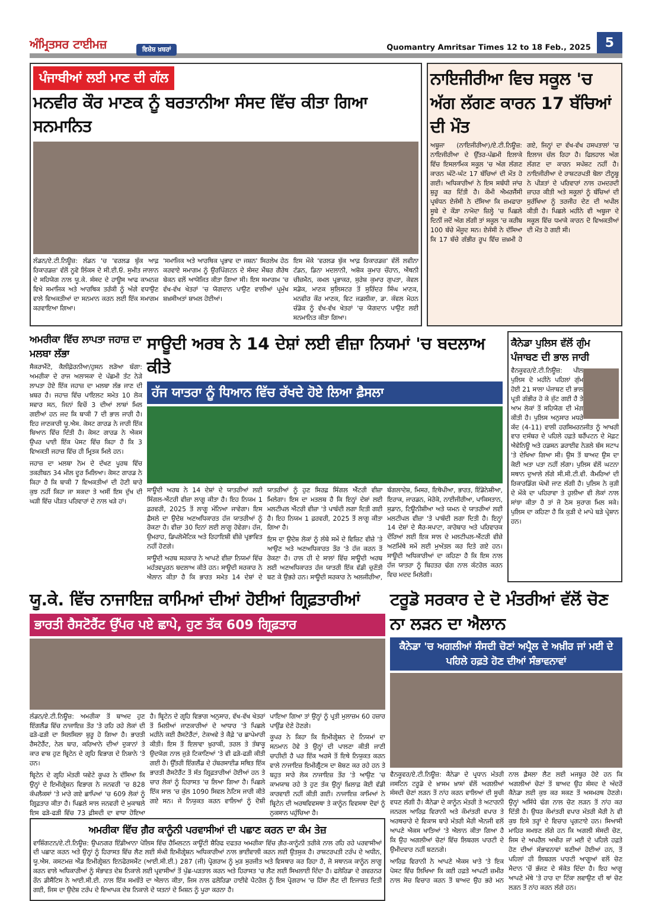ਅੰਮ੍ਰਿਤਸਰ ਟਾਈਮਜ਼
ਵਿਸ਼ੇਸ਼ ਖ਼ਬਰਾਂ
Quomantry Amritsar Times 12 to 18 Feb., 2025
5
ਪੰਜਾਬੀਆਂ ਲਈ ਮਾਣ ਦੀ ਗੱਲ
ਮਨਵੀਰ ਕੌਰ ਮਾਣਕ ਨੂੰ ਬਰਤਾਨੀਆ ਸੰਸਦ ਵਿੱਚ ਕੀਤਾ ਗਿਆ ਸਨਮਾਨਿਤ
ਲੰਡਨ/ਏ.ਟੀ.ਨਿਊਜ਼: ਲੰਡਨ 'ਚ 'ਵਰਲਡ ਬੁੱਕ ਆਫ਼ ਰਿਕਾਰਡਜ਼' ਵੱਲੋਂ ਨੂਵੋ ਲਿੰਕਸ ਦੇ ਸੀ.ਈ.ਓ. ਸੁਮੀਤ ਜਾਲਾਨ ਦੇ ਸਹਿਯੋਗ ਨਾਲ ਯੂ.ਕੇ. ਸੰਸਦ ਦੇ ਹਾਊਸ ਆਫ ਕਾਮਨਜ਼ ਵਿਖੇ ਸਮਾਜਿਕ ਅਤੇ ਆਰਥਿਕ ਤਰੱਕੀ ਨੂੰ ਅੱਗੇ ਵਧਾਉਣ ਵਾਲੇ ਵਿਅਕਤੀਆਂ ਦਾ ਸਨਮਾਨ ਕਰਨ ਲਈ ਇੱਕ ਸਮਾਗਮ ਕਰਵਾਇਆ ਗਿਆ।
'ਸਮਾਜਿਕ ਅਤੇ ਆਰਥਿਕ ਪ੍ਰਭਾਵ ਦਾ ਜਸ਼ਨ' ਸਿਰਲੇਖ ਹੇਠ ਕਰਵਾਏ ਸਮਾਗਮ ਨੂੰ ਉਰਪਿੰਗਟਨ ਦੇ ਸੰਸਦ ਮੈਂਬਰ ਗੈਰੇਥ ਬੇਕਨ ਵਲੋਂ ਆਯੋਜਿਤ ਕੀਤਾ ਗਿਆ ਸੀ। ਇਸ ਸਮਾਗਮ 'ਚ ਵੱਖ-ਵੱਖ ਖੇਤਰਾਂ 'ਚ ਯੋਗਦਾਨ ਪਾਉਣ ਵਾਲੀਆਂ ਪ੍ਰਮੁੱਖ ਸ਼ਖ਼ਸੀਅਤਾਂ ਸ਼ਾਮਲ ਹੋਈਆਂ।
ਇਸ ਮੌਕੇ 'ਵਰਲਡ ਬੁੱਕ ਆਫ਼ ਰਿਕਾਰਡਜ਼' ਵੱਲੋਂ ਲਵੀਨਾ ਟੰਡਨ, ਡਿਨਾ ਮਦਲਾਨੀ, ਅਸ਼ੋਕ ਕੁਮਾਰ ਚੌਹਾਨ, ਐਂਥਨੀ ਚੀਜ਼ਮੈਨ, ਕਮਲ ਪ੍ਰਭਾਕਰ, ਸੁਰੇਸ਼ ਕੁਮਾਰ ਗੁਪਤਾ, ਕੇਵਲ ਸਡੋਕ, ਮਾਣਕ ਸੁਲਿਸਟਰ ਤੋਂ ਸੁਰਿੰਦਰ ਸਿੰਘ ਮਾਣਕ, ਮਨਵੀਰ ਕੌਰ ਮਾਣਕ, ਵਿਟ ਜਡਲੀਕਾ, ਡਾ. ਕੰਵਲ ਮੋਹਨ ਚੰਡੋਕ ਨੂੰ ਵੱਖ-ਵੱਖ ਖੇਤਰਾਂ 'ਚ ਯੋਗਦਾਨ ਪਾਉਣ ਲਈ ਸਨਮਾਨਿਤ ਕੀਤਾ ਗਿਆ।
ਨਾਇਜੀਰੀਆ ਵਿਚ ਸਕੂਲ 'ਚ ਅੱਗ ਲੱਗਣ ਕਾਰਨ 17 ਬੱਚਿਆਂ ਦੀ ਮੌਤ
ਅਬੂਜਾ (ਨਾਇਜੀਰੀਆ)/ਏ.ਟੀ.ਨਿਊਜ਼: ਨਾਇਜੀਰੀਆ ਦੇ ਉੱਤਰ-ਪੱਛਮੀ ਇਲਾਕੇ ਵਿੱਚ ਇਸਲਾਮਿਕ ਸਕੂਲ 'ਚ ਅੱਗ ਲੱਗਣ ਕਾਰਨ ਘੱਟੋ-ਘੱਟ 17 ਬੱਚਿਆਂ ਦੀ ਮੌਤ ਹੋ ਗਈ। ਅਧਿਕਾਰੀਆਂ ਨੇ ਇਸ ਸਬੰਧੀ ਜਾਂਚ ਸ਼ੁਰੂ ਕਰ ਦਿੱਤੀ ਹੈ। ਕੌਮੀ ਐਮਰਜੈਂਸੀ ਪ੍ਰਬੰਧਨ ਏਜੰਸੀ ਨੇ ਦੱਸਿਆ ਕਿ ਜ਼ਮਫਾਰਾ ਸੂਬੇ ਦੇ ਕੌੜਾ ਨਾਮੋਦਾ ਜ਼ਿਲ੍ਹੇ 'ਚ ਪਿਛਲੇ ਦਿਨੀਂ ਜਦੋਂ ਅੱਗ ਲੱਗੀ ਤਾਂ ਸਕੂਲ 'ਚ ਕਰੀਬ 100 ਬੱਚੇ ਮੌਜੂਦ ਸਨ। ਏਜੰਸੀ ਨੇ ਦੱਸਿਆ ਕਿ 17 ਬੱਚੇ ਗੰਭੀਰ ਰੂਪ ਵਿੱਚ ਜ਼ਖ਼ਮੀ ਹੋ ਗਏ, ਜਿਨ੍ਹਾਂ ਦਾ ਵੱਖ-ਵੱਖ ਹਸਪਤਾਲਾਂ 'ਚ ਇਲਾਜ ਚੱਲ ਰਿਹਾ ਹੈ। ਫਿਲਹਾਲ ਅੱਗ ਲੱਗਣ ਦਾ ਕਾਰਨ ਸਪੱਸ਼ਟ ਨਹੀਂ ਹੈ। ਨਾਇਜੀਰੀਆ ਦੇ ਰਾਸ਼ਟਰਪਤੀ ਬੋਲਾ ਟੀਨੂਬੂ ਨੇ ਪੀੜਤਾਂ ਦੇ ਪਰਿਵਾਰਾਂ ਨਾਲ ਹਮਦਰਦੀ ਜ਼ਾਹਰ ਕੀਤੀ ਅਤੇ ਸਕੂਲਾਂ ਨੂੰ ਬੱਚਿਆਂ ਦੀ ਸੁਰੱਖਿਆ ਨੂੰ ਤਰਜੀਹ ਦੇਣ ਦੀ ਅਪੀਲ ਕੀਤੀ ਹੈ। ਪਿਛਲੇ ਮਹੀਨੇ ਵੀ ਅਬੂਜਾ ਦੇ ਸਕੂਲ ਵਿੱਚ ਧਮਾਕੇ ਕਾਰਨ ਦੋ ਵਿਅਕਤੀਆਂ ਦੀ ਮੌਤ ਹੋ ਗਈ ਸੀ।
ਅਮਰੀਕਾ ਵਿੱਚ ਲਾਪਤਾ ਜਹਾਜ਼ ਦਾ ਮਲਬਾ ਲੱਭਾ
ਸੈਕਰਾਮੈਂਟੋ, ਕੈਲੀਫ਼ੋਰਨੀਆ/ਹੁਸਨ ਲੜੋਆ ਬੰਗਾ: ਅਮਰੀਕਾ ਦੇ ਰਾਜ ਅਲਾਸਕਾ ਦੇ ਪੱਛਮੀ ਤੱਟ ਨੇੜੇ ਲਾਪਤਾ ਹੋਏ ਇੱਕ ਜਹਾਜ਼ ਦਾ ਮਲਬਾ ਲੱਭ ਜਾਣ ਦੀ ਖ਼ਬਰ ਹੈ। ਜਹਾਜ਼ ਵਿੱਚ ਪਾਇਲਟ ਸਮੇਤ 10 ਲੋਕ ਸਵਾਰ ਸਨ, ਜਿਨਾਂ ਵਿਚੋਂ 3 ਦੀਆਂ ਲਾਸ਼ਾਂ ਮਿਲ ਗਈਆਂ ਹਨ ਜਦ ਕਿ ਬਾਕੀ 7 ਦੀ ਭਾਲ ਜਾਰੀ ਹੈ। ਇਹ ਜਾਣਕਾਰੀ ਯੂ.ਐਸ. ਕੋਸਟ ਗਾਰਡ ਨੇ ਜਾਰੀ ਇੱਕ ਬਿਆਨ ਵਿੱਚ ਦਿੱਤੀ ਹੈ। ਕੋਸਟ ਗਾਰਡ ਨੇ ਐਕਸ ਉਪਰ ਪਾਈ ਇੱਕ ਪੋਸਟ ਵਿੱਚ ਕਿਹਾ ਹੈ ਕਿ 3 ਵਿਅਕਤੀ ਜਹਾਜ਼ ਵਿੱਚ ਹੀ ਮ੍ਰਿਤਕ ਮਿਲੇ ਹਨ।
ਜਹਾਜ਼ ਦਾ ਮਲਬਾ ਨੋਮ ਦੇ ਦੱਖਣ ਪੂਰਬ ਵਿੱਚ ਤਕਰੀਬਨ 34 ਮੀਲ ਦੂਰ ਮਿਲਿਆ। ਕੋਸਟ ਗਾਰਡ ਨੇ ਕਿਹਾ ਹੈ ਕਿ ਬਾਕੀ 7 ਵਿਅਕਤੀਆਂ ਦੀ ਹੋਣੀ ਬਾਰੇ ਕੁਝ ਨਹੀਂ ਕਿਹਾ ਜਾ ਸਕਦਾ ਤੇ ਅਸੀਂ ਇਸ ਦੁੱਖ ਦੀ ਘੜੀ ਵਿੱਚ ਪੀੜਤ ਪਰਿਵਾਰਾਂ ਦੇ ਨਾਲ ਖੜੇ ਹਾਂ।
ਸਾਊਦੀ ਅਰਬ ਨੇ 14 ਦੇਸ਼ਾਂ ਲਈ ਵੀਜ਼ਾ ਨਿਯਮਾਂ 'ਚ ਬਦਲਾਅ ਕੀਤੇ
ਹੱਜ ਯਾਤਰਾ ਨੂੰ ਧਿਆਨ ਵਿੱਚ ਰੱਖਦੇ ਹੋਏ ਲਿਆ ਫ਼ੈਸਲਾ
ਸਾਊਦੀ ਅਰਬ ਨੇ 14 ਦੇਸ਼ਾਂ ਦੇ ਯਾਤਰੀਆਂ ਲਈ ਸਿੰਗਲ-ਐਂਟਰੀ ਵੀਜ਼ਾ ਲਾਗੂ ਕੀਤਾ ਹੈ। ਇਹ ਨਿਯਮ 1 ਫ਼ਰਵਰੀ, 2025 ਤੋਂ ਲਾਗੂ ਮੰਨਿਆ ਜਾਵੇਗਾ। ਇਸ ਫ਼ੈਸਲੇ ਦਾ ਉਦੇਸ਼ ਅਣਅਧਿਕਾਰਤ ਹੱਜ ਯਾਤਰੀਆਂ ਨੂੰ ਰੋਕਣਾ ਹੈ। ਵੀਜ਼ਾ 30 ਦਿਨਾਂ ਲਈ ਲਾਗੂ ਹੋਵੇਗਾ। ਹੱਜ, ਉਮਰਾਹ, ਡਿਪਲੋਮੈਟਿਕ ਅਤੇ ਰਿਹਾਇਸ਼ੀ ਵੀਜ਼ੇ ਪ੍ਰਭਾਵਿਤ ਨਹੀਂ ਹੋਣਗੇ।
ਸਾਊਦੀ ਅਰਬ ਸਰਕਾਰ ਨੇ ਆਪਣੇ ਵੀਜ਼ਾ ਨਿਯਮਾਂ ਵਿੱਚ ਮਹੱਤਵਪੂਰਨ ਬਦਲਾਅ ਕੀਤੇ ਹਨ। ਸਾਊਦੀ ਸਰਕਾਰ ਨੇ ਐਲਾਨ ਕੀਤਾ ਹੈ ਕਿ ਭਾਰਤ ਸਮੇਤ 14 ਦੇਸ਼ਾਂ ਦੇ ਯਾਤਰੀਆਂ ਨੂੰ ਹੁਣ ਸਿਰਫ਼ ਸਿੰਗਲ ਐਂਟਰੀ ਵੀਜ਼ਾ ਮਿਲੇਗਾ। ਇਸ ਦਾ ਮਤਲਬ ਹੈ ਕਿ ਇਨ੍ਹਾਂ ਦੇਸ਼ਾਂ ਲਈ ਮਲਟੀਪਲ ਐਂਟਰੀ ਵੀਜ਼ਾ 'ਤੇ ਪਾਬੰਦੀ ਲਗਾ ਦਿਤੀ ਗਈ ਹੈ। ਇਹ ਨਿਯਮ 1 ਫ਼ਰਵਰੀ, 2025 ਤੋਂ ਲਾਗੂ ਕੀਤਾ ਗਿਆ ਹੈ।
ਇਸ ਦਾ ਉਦੇਸ਼ ਲੋਕਾਂ ਨੂੰ ਲੰਬੇ ਸਮੇਂ ਦੇ ਵਿਜ਼ਿਟ ਵੀਜ਼ੇ 'ਤੇ ਆਉਣ ਅਤੇ ਅਣਅਧਿਕਾਰਤ ਤੌਰ 'ਤੇ ਹੱਜ ਕਰਨ ਤੋਂ ਰੋਕਣਾ ਹੈ। ਹਾਲ ਹੀ ਦੇ ਸਾਲਾਂ ਵਿੱਚ ਸਾਊਦੀ ਅਰਬ ਲਈ ਅਣਅਧਿਕਾਰਤ ਹੱਜ ਯਾਤਰੀ ਇੱਕ ਵੱਡੀ ਚੁਣੌਤੀ ਬਣ ਕੇ ਉਭਰੇ ਹਨ। ਸਾਊਦੀ ਸਰਕਾਰ ਨੇ ਅਲਜੀਰੀਆ, ਬੰਗਲਾਦੇਸ਼, ਮਿਸਰ, ਇਥੋਪੀਆ, ਭਾਰਤ, ਇੰਡੋਨੇਸ਼ੀਆ, ਇਰਾਕ, ਜਾਰਡਨ, ਮੋਰੋਕੋ, ਨਾਈਜੀਰੀਆ, ਪਾਕਿਸਤਾਨ, ਸੁਡਾਨ, ਟਿਊਨੀਸ਼ੀਆ ਅਤੇ ਯਮਨ ਦੇ ਯਾਤਰੀਆਂ ਲਈ ਮਲਟੀਪਲ ਵੀਜ਼ਾ 'ਤੇ ਪਾਬੰਦੀ ਲਗਾ ਦਿਤੀ ਹੈ। ਇਨ੍ਹਾਂ 14 ਦੇਸ਼ਾਂ ਦੇ ਸੈਰ-ਸਪਾਟਾ, ਕਾਰੋਬਾਰ ਅਤੇ ਪਰਿਵਾਰਕ ਦੌਰਿਆਂ ਲਈ ਇਕ ਸਾਲ ਦੇ ਮਲਟੀਪਲ-ਐਂਟਰੀ ਵੀਜ਼ੇ ਅਣਮਿੱਥੇ ਸਮੇਂ ਲਈ ਮੁਅੱਤਲ ਕਰ ਦਿਤੇ ਗਏ ਹਨ। ਸਾਊਦੀ ਅਧਿਕਾਰੀਆਂ ਦਾ ਕਹਿਣਾ ਹੈ ਕਿ ਇਸ ਨਾਲ ਹੱਜ ਯਾਤਰਾ ਨੂੰ ਬਿਹਤਰ ਢੰਗ ਨਾਲ ਕੰਟਰੋਲ ਕਰਨ ਵਿਚ ਮਦਦ ਮਿਲੇਗੀ।
ਕੈਨੇਡਾ ਪੁਲਿਸ ਵੱਲੋਂ ਗੁੰਮ ਪੰਜਾਬਣ ਦੀ ਭਾਲ ਜਾਰੀ
ਵੈਨਕੂਵਰ/ਏ.ਟੀ.ਨਿਊਜ਼: ਪੀਲ ਪੁਲਿਸ ਦੋ ਮਹੀਨੇ ਪਹਿਲਾਂ ਗੁੰਮ ਹੋਈ 21 ਸਾਲਾ ਪੰਜਾਬਣ ਦੀ ਭਾਲ ਪ੍ਰਤੀ ਗੰਭੀਰ ਹੋ ਕੇ ਜੁੱਟ ਗਈ ਹੈ ਤੇ ਆਮ ਲੋਕਾਂ ਤੋਂ ਸਹਿਯੋਗ ਦੀ ਮੰਗ ਕੀਤੀ ਹੈ। ਪੁਲਿਸ ਅਨੁਸਾਰ ਮਧਰੇ ਕੱਦ (4-11) ਵਾਲੀ ਹਰਸਿਮਰਨਜੀਤ ਨੂੰ ਆਖਰੀ ਵਾਰ ਦਸੰਬਰ ਦੇ ਪਹਿਲੇ ਹਫ਼ਤੇ ਬਰੈਂਪਟਨ ਦੇ ਮੋਫ਼ਟ ਐਵੇਨਿਊ ਅਤੇ ਹਡਸਨ ਡਰਾਈਵ ਨੇੜਲੇ ਬੱਸ ਸਟਾਪ 'ਤੇ ਦੇਖਿਆ ਗਿਆ ਸੀ। ਉਸ ਤੋਂ ਬਾਅਦ ਉਸ ਦਾ ਕੋਈ ਅਤਾ ਪਤਾ ਨਹੀਂ ਲੱਗਾ। ਪੁਲਿਸ ਵੱਲੋਂ ਘਟਨਾ ਸਥਾਨ ਦੁਆਲੇ ਲੱਗੇ ਸੀ.ਸੀ.ਟੀ.ਵੀ. ਕੈਮਰਿਆਂ ਦੀ ਰਿਕਾਰਡਿੰਗ ਘੋਖੀ ਜਾਣ ਲੱਗੀ ਹੈ। ਪੁਲਿਸ ਨੇ ਕੁੜੀ ਦੇ ਮੌਕੇ ਦਾ ਪਹਿਰਾਵਾ ਤੇ ਹੁਲੀਆ ਵੀ ਲੋਕਾਂ ਨਾਲ ਸਾਂਝਾ ਕੀਤਾ ਹੈ ਤਾਂ ਜੋ ਠੋਸ ਸੁਰਾਗ ਮਿਲ ਸਕੇ। ਪੁਲਿਸ ਦਾ ਕਹਿਣਾ ਹੈ ਕਿ ਕੁੜੀ ਦੇ ਮਾਪੇ ਬੜੇ ਪ੍ਰੇਸ਼ਾਨ ਹਨ।
ਯੂ.ਕੇ. ਵਿੱਚ ਨਾਜਾਇਜ਼ ਕਾਮਿਆਂ ਦੀਆਂ ਹੋਈਆਂ ਗ੍ਰਿਫ਼ਤਾਰੀਆਂ
ਭਾਰਤੀ ਰੈਸਟੋਰੈਂਟ ਉੱਪਰ ਪਏ ਛਾਪੇ, ਹੁਣ ਤੱਕ 609 ਗ੍ਰਿਫ਼ਤਾਰ
ਲੰਡਨ/ਏ.ਟੀ.ਨਿਊਜ਼: ਅਮਰੀਕਾ ਤੋਂ ਬਾਅਦ ਹੁਣ ਇੰਗਲੈਂਡ ਵਿੱਚ ਨਾਜਾਇਜ਼ ਤੌਰ 'ਤੇ ਰਹਿ ਰਹੇ ਲੋਕਾਂ ਦੀ ਫੜੋ-ਫੜੀ ਦਾ ਸਿਲਸਿਲਾ ਸ਼ੁਰੂ ਹੋ ਗਿਆ ਹੈ। ਭਾਰਤੀ ਰੈਸਟੋਰੈਂਟ, ਨੇਲ ਬਾਰ, ਕਰਿਆਨੇ ਦੀਆਂ ਦੁਕਾਨਾਂ ਤੇ ਕਾਰ ਵਾਸ਼ ਹੁਣ ਬ੍ਰਿਟੇਨ ਦੇ ਗ੍ਰਹਿ ਵਿਭਾਗ ਦੇ ਨਿਸ਼ਾਨੇ 'ਤੇ ਹਨ।
ਬ੍ਰਿਟੇਨ ਦੇ ਗ੍ਰਹਿ ਮੰਤਰੀ ਯਵੇਟੇ ਕੂਪਰ ਨੇ ਦੱਸਿਆ ਕਿ ਉਨ੍ਹਾਂ ਦੇ ਇਮੀਗ੍ਰੇਸ਼ਨ ਵਿਭਾਗ ਨੇ ਜਨਵਰੀ 'ਚ 828 ਕੰਪਲੈਕਸਾਂ 'ਤੇ ਮਾਰੇ ਗਏ ਛਾਪਿਆਂ 'ਚ 609 ਲੋਕਾਂ ਨੂੰ ਗ੍ਰਿਫ਼ਤਾਰ ਕੀਤਾ ਹੈ। ਪਿਛਲੇ ਸਾਲ ਜਨਵਰੀ ਦੇ ਮੁਕਾਬਲੇ ਇਸ ਫੜੋ-ਫੜੀ ਵਿੱਚ 73 ਫ਼ੀਸਦੀ ਦਾ ਵਾਧਾ ਹੋਇਆ ਹੈ। ਬ੍ਰਿਟੇਨ ਦੇ ਗ੍ਰਹਿ ਵਿਭਾਗ ਅਨੁਸਾਰ, ਵੱਖ-ਵੱਖ ਖੇਤਰਾਂ ਤੋਂ ਮਿਲੀਆਂ ਜਾਣਕਾਰੀਆਂ ਦੇ ਆਧਾਰ 'ਤੇ ਪਿਛਲੇ ਮਹੀਨੇ ਕਈ ਰੈਸਟੋਰੈਂਟਾਂ, ਟੇਕਅਵੇ ਤੇ ਕੈਫ਼ੇ 'ਚ ਛਾਪੇਮਾਰੀ ਕੀਤੀ। ਇਸ ਤੋਂ ਇਲਾਵਾ ਖ਼ੁਰਾਕੀ, ਤਰਲ ਤੇ ਤੰਬਾਕੂ ਉਦਯੋਗ ਨਾਲ ਜੁੜੇ ਟਿਕਾਣਿਆਂ 'ਤੇ ਵੀ ਫੜੋ-ਫੜੀ ਕੀਤੀ ਗਈ ਹੈ। ਉੱਤਰੀ ਇੰਗਲੈਂਡ ਦੇ ਹੰਬਰਸਾਈਡ ਸਥਿਤ ਇੱਕ ਭਾਰਤੀ ਰੈਸਟੋਰੈਂਟ ਤੋਂ ਸੱਤ ਗ੍ਰਿਫ਼ਤਾਰੀਆਂ ਹੋਈਆਂ ਹਨ ਤੇ ਚਾਰ ਲੋਕਾਂ ਨੂੰ ਹਿਰਾਸਤ 'ਚ ਲਿਆ ਗਿਆ ਹੈ। ਪਿਛਲੇ ਇੱਕ ਸਾਲ 'ਚ ਕੁੱਲ 1090 ਸਿਵਲ ਨੋਟਿਸ ਜਾਰੀ ਕੀਤੇ ਗਏ ਸਨ। ਜੇ ਨਿਯੁਕਤ ਕਰਨ ਵਾਲਿਆਂ ਨੂੰ ਦੋਸ਼ੀ ਪਾਇਆ ਗਿਆ ਤਾਂ ਉਨ੍ਹਾਂ ਨੂੰ ਪ੍ਰਤੀ ਮੁਲਾਜ਼ਮ 60 ਹਜ਼ਾਰ ਪਾਉਂਡ ਦੇਣੇ ਹੋਣਗੇ।
ਕੂਪਰ ਨੇ ਕਿਹਾ ਕਿ ਇਮੀਗ੍ਰੇਸ਼ਨ ਦੇ ਨਿਯਮਾਂ ਦਾ ਸਨਮਾਨ ਹੋਵੇ ਤੇ ਉਨ੍ਹਾਂ ਦੀ ਪਾਲਣਾ ਕੀਤੀ ਜਾਣੀ ਚਾਹੀਦੀ ਹੈ ਪਰ ਇੱਕ ਅਰਸੇ ਤੋਂ ਇਥੇ ਨਿਯੁਕਤ ਕਰਨ ਵਾਲੇ ਨਾਜਾਇਜ਼ ਇਮੀਗ੍ਰੈਂਟਸ ਦਾ ਸ਼ੋਸ਼ਣ ਕਰ ਰਹੇ ਹਨ ਤੇ ਬਹੁਤ ਸਾਰੇ ਲੋਕ ਨਾਜਾਇਜ਼ ਤੌਰ 'ਤੇ ਆਉਣ 'ਚ ਕਾਮਯਾਬ ਰਹੇ ਤੇ ਹੁਣ ਤੱਕ ਉਨ੍ਹਾਂ ਖ਼ਿਲਾਫ਼ ਕੋਈ ਵੱਡੀ ਕਾਰਵਾਈ ਨਹੀਂ ਕੀਤੀ ਗਈ। ਨਾਜਾਇਜ਼ ਕਾਮਿਆਂ ਨੇ ਬ੍ਰਿਟੇਨ ਦੀ ਅਰਥਵਿਵਸਥਾ ਤੇ ਕਾਨੂੰਨ ਵਿਵਸਥਾ ਦੋਵਾਂ ਨੂੰ ਨੁਕਸਾਨ ਪਹੁੰਚਿਆ ਹੈ।
ਅਮਰੀਕਾ ਵਿੱਚ ਗ਼ੈਰ ਕਾਨੂੰਨੀ ਪਰਵਾਸੀਆਂ ਦੀ ਪਛਾਣ ਕਰਨ ਦਾ ਕੰਮ ਤੇਜ਼
ਵਾਸ਼ਿੰਗਟਨ/ਏ.ਟੀ.ਨਿਊਜ਼: ਉਪਨਗਰ ਇੰਡੀਆਨਾ ਪੋਲਿਸ ਵਿੱਚ ਹੈਮਿਲਟਨ ਕਾਊਂਟੀ ਸ਼ੈਰਿਫ ਦਫਤਰ ਅਮਰੀਕਾ ਵਿੱਚ ਗ਼ੈਰ-ਕਾਨੂੰਨੀ ਤਰੀਕੇ ਨਾਲ ਰਹਿ ਰਹੇ ਪਰਵਾਸੀਆਂ ਦੀ ਪਛਾਣ ਕਰਨ ਅਤੇ ਉਨ੍ਹਾਂ ਨੂੰ ਹਿਰਾਸਤ ਵਿੱਚ ਲੈਣ ਲਈ ਸੰਘੀ ਇਮੀਗ੍ਰੇਸ਼ਨ ਅਧਿਕਾਰੀਆਂ ਨਾਲ ਭਾਈਵਾਲੀ ਕਰਨ ਲਈ ਉਤਸੁਕ ਹੈ। ਰਾਸ਼ਟਰਪਤੀ ਟਰੰਪ ਦੇ ਅਧੀਨ, ਯੂ.ਐਸ. ਕਸਟਮਜ਼ ਐਂਡ ਇਮੀਗ੍ਰੇਸ਼ਨ ਇਨਫੋਰਸਮੈਂਟ (ਆਈ.ਸੀ.ਈ.) 287 (ਜੀ) ਪ੍ਰੋਗਰਾਮ ਨੂੰ ਮੁੜ ਸੁਰਜੀਤ ਅਤੇ ਵਿਸਥਾਰ ਕਰ ਰਿਹਾ ਹੈ, ਜੋ ਸਥਾਨਕ ਕਾਨੂੰਨ ਲਾਗੂ ਕਰਨ ਵਾਲੇ ਅਧਿਕਾਰੀਆਂ ਨੂੰ ਸੰਭਾਵਤ ਦੇਸ਼ ਨਿਕਾਲੇ ਲਈ ਪ੍ਰਵਾਸੀਆਂ ਤੋਂ ਪੁੱਛ-ਪੜਤਾਲ ਕਰਨ ਅਤੇ ਹਿਰਾਸਤ 'ਚ ਲੈਣ ਲਈ ਸਿਖਲਾਈ ਦਿੰਦਾ ਹੈ। ਫਲੋਰਿਡਾ ਦੇ ਗਵਰਨਰ ਰੌਨ ਡੀਸੈਂਟਿਸ ਨੇ ਆਈ.ਸੀ.ਈ. ਨਾਲ ਇੱਕ ਸਮਝੌਤੇ ਦਾ ਐਲਾਨ ਕੀਤਾ, ਜਿਸ ਨਾਲ ਫਲੋਰਿਡਾ ਹਾਈਵੇ ਪੈਟਰੋਲ ਨੂੰ ਇਸ ਪ੍ਰੋਗਰਾਮ 'ਚ ਹਿੱਸਾ ਲੈਣ ਦੀ ਇਜਾਜ਼ਤ ਦਿਤੀ ਗਈ, ਜਿਸ ਦਾ ਉਦੇਸ਼ ਟਰੰਪ ਦੇ ਵਿਆਪਕ ਦੇਸ਼ ਨਿਕਾਲੇ ਦੇ ਯਤਨਾਂ ਦੇ ਮਿਸ਼ਨ ਨੂੰ ਪੂਰਾ ਕਰਨਾ ਹੈ।
ਟਰੂਡੋ ਸਰਕਾਰ ਦੇ ਦੋ ਮੰਤਰੀਆਂ ਵੱਲੋਂ ਚੋਣ ਨਾ ਲੜਨ ਦਾ ਐਲਾਨ
ਕੈਨੇਡਾ 'ਚ ਅਗਲੀਆਂ ਸੰਸਦੀ ਚੋਣਾਂ ਅਪ੍ਰੈਲ ਦੇ ਅਖ਼ੀਰ ਜਾਂ ਮਈ ਦੇ ਪਹਿਲੇ ਹਫ਼ਤੇ ਹੋਣ ਦੀਆਂ ਸੰਭਾਵਨਾਵਾਂ
ਵੈਨਕੂਵਰ/ਏ.ਟੀ.ਨਿਊਜ਼: ਕੈਨੇਡਾ ਦੇ ਪ੍ਰਧਾਨ ਮੰਤਰੀ ਜਸਟਿਨ ਟਰੂਡੋ ਦੇ ਖ਼ਾਸਮ ਖ਼ਾਸਾਂ ਵੱਲੋਂ ਅਗਲੀਆਂ ਸੰਸਦੀ ਚੋਣਾਂ ਲੜਨ ਤੋਂ ਨਾਂਹ ਕਰਨ ਵਾਲਿਆਂ ਦੀ ਸੂਚੀ ਵਧਣ ਲੱਗੀ ਹੈ। ਕੈਨੇਡਾ ਦੇ ਕਾਨੂੰਨ ਮੰਤਰੀ ਤੇ ਅਟਾਰਨੀ ਜਨਰਲ ਆਰਿਫ਼ ਵਿਰਾਨੀ ਅਤੇ ਕੌਮਾਂਤਰੀ ਵਪਾਰ ਤੇ ਅਰਥਚਾਰੇ ਦੇ ਵਿਕਾਸ ਬਾਰੇ ਮੰਤਰੀ ਮੈਰੀ ਐਨਜੀ ਵਲੋਂ ਆਪਣੇ ਐਕਸ ਖਾਤਿਆਂ 'ਤੇ ਐਲਾਨ ਕੀਤਾ ਗਿਆ ਹੈ ਕਿ ਉਹ ਅਗਲੀਆਂ ਚੋਣਾਂ ਵਿੱਚ ਲਿਬਰਲ ਪਾਰਟੀ ਦੇ ਉਮੀਦਵਾਰ ਨਹੀਂ ਬਣਨਗੇ।
ਆਰਿਫ਼ ਵਿਰਾਨੀ ਨੇ ਆਪਣੇ ਐਕਸ ਖਾਤੇ 'ਤੇ ਇਕ ਪੋਸਟ ਵਿੱਚ ਲਿਖਿਆ ਕਿ ਕਈ ਹਫ਼ਤੇ ਆਪਣੀ ਜ਼ਮੀਰ ਨਾਲ ਸੋਚ ਵਿਚਾਰ ਕਰਨ ਤੋਂ ਬਾਅਦ ਉਹ ਭਰੇ ਮਨ ਨਾਲ ਫ਼ੈਸਲਾ ਲੈਣ ਲਈ ਮਜਬੂਰ ਹੋਏ ਹਨ ਕਿ ਅਗਲੀਆਂ ਚੋਣਾਂ ਤੋਂ ਬਾਅਦ ਉਹ ਸੰਸਦ ਦੇ ਅੰਦਰੋਂ ਕੈਨੇਡਾ ਲਈ ਕੁਝ ਕਰ ਸਕਣ ਤੋਂ ਅਸਮਰਥ ਹੋਣਗੇ। ਉਨ੍ਹਾਂ ਅਸਿੱਧੇ ਢੰਗ ਨਾਲ ਚੋਣ ਲੜਨ ਤੋਂ ਨਾਂਹ ਕਰ ਦਿੱਤੀ ਹੈ। ਉਧਰ ਕੌਮਾਂਤਰੀ ਵਪਾਰ ਮੰਤਰੀ ਮੈਰੀ ਨੇ ਵੀ ਕੁਝ ਇਸੇ ਤਰ੍ਹਾਂ ਦੇ ਵਿਚਾਰ ਪ੍ਰਗਟਾਏ ਹਨ। ਸਿਆਸੀ ਮਾਹਿਰ ਸਮਝਣ ਲੱਗੇ ਹਨ ਕਿ ਅਗਲੀ ਸੰਸਦੀ ਚੋਣ, ਜਿਸ ਦੇ ਅਪਰੈਲ ਅਖੀਰ ਜਾਂ ਮਈ ਦੇ ਪਹਿਲੇ ਹਫ਼ਤੇ ਹੋਣ ਦੀਆਂ ਸੰਭਾਵਨਾਵਾਂ ਬਣੀਆਂ ਹੋਈਆਂ ਹਨ, ਤੋਂ ਪਹਿਲਾਂ ਹੀ ਲਿਬਰਲ ਪਾਰਟੀ ਆਗੂਆਂ ਵਲੋਂ ਚੋਣ ਮੈਦਾਨ 'ਚੋਂ ਭੱਜਣ ਦੇ ਸੰਕੇਤ ਦਿੰਦਾ ਹੈ। ਇਹ ਆਗੂ ਆਪਣੇ ਮੱਥੇ 'ਤੇ ਹਾਰ ਦਾ ਟਿੱਕਾ ਲਵਾਉਣ ਦੀ ਥਾਂ ਚੋਣ ਲੜਨ ਤੋਂ ਨਾਂਹ ਕਰਨ ਲੱਗੇ ਹਨ।